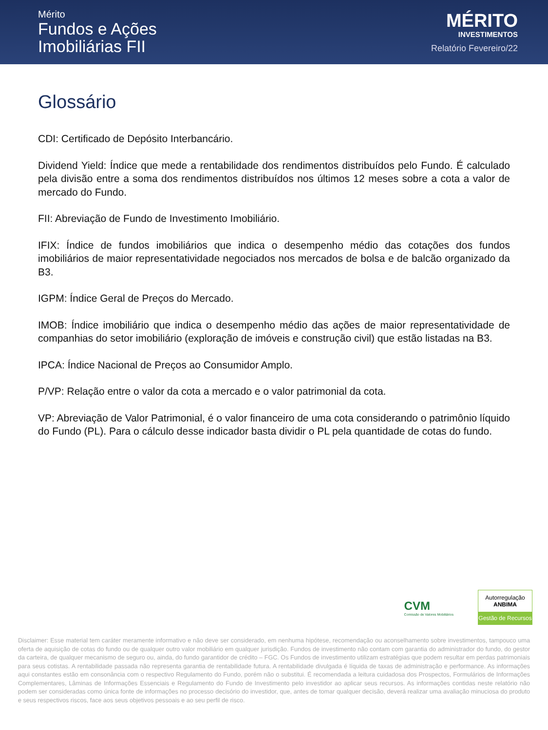Mérito
Fundos e Ações
Imobiliárias FII
MÉRITO
INVESTIMENTOS
Relatório Fevereiro/22
Glossário
CDI: Certificado de Depósito Interbancário.
Dividend Yield: Índice que mede a rentabilidade dos rendimentos distribuídos pelo Fundo. É calculado pela divisão entre a soma dos rendimentos distribuídos nos últimos 12 meses sobre a cota a valor de mercado do Fundo.
FII: Abreviação de Fundo de Investimento Imobiliário.
IFIX: Índice de fundos imobiliários que indica o desempenho médio das cotações dos fundos imobiliários de maior representatividade negociados nos mercados de bolsa e de balcão organizado da B3.
IGPM: Índice Geral de Preços do Mercado.
IMOB: Índice imobiliário que indica o desempenho médio das ações de maior representatividade de companhias do setor imobiliário (exploração de imóveis e construção civil) que estão listadas na B3.
IPCA: Índice Nacional de Preços ao Consumidor Amplo.
P/VP: Relação entre o valor da cota a mercado e o valor patrimonial da cota.
VP: Abreviação de Valor Patrimonial, é o valor financeiro de uma cota considerando o patrimônio líquido do Fundo (PL). Para o cálculo desse indicador basta dividir o PL pela quantidade de cotas do fundo.
CVM
Comissão de Valores Mobiliários
Autorregulação
ANBIMA
Gestão de Recursos
Disclaimer: Esse material tem caráter meramente informativo e não deve ser considerado, em nenhuma hipótese, recomendação ou aconselhamento sobre investimentos, tampouco uma oferta de aquisição de cotas do fundo ou de qualquer outro valor mobiliário em qualquer jurisdição. Fundos de investimento não contam com garantia do administrador do fundo, do gestor da carteira, de qualquer mecanismo de seguro ou, ainda, do fundo garantidor de crédito – FGC. Os Fundos de investimento utilizam estratégias que podem resultar em perdas patrimoniais para seus cotistas. A rentabilidade passada não representa garantia de rentabilidade futura. A rentabilidade divulgada é líquida de taxas de administração e performance. As informações aqui constantes estão em consonância com o respectivo Regulamento do Fundo, porém não o substitui. É recomendada a leitura cuidadosa dos Prospectos, Formulários de Informações Complementares, Lâminas de Informações Essenciais e Regulamento do Fundo de Investimento pelo investidor ao aplicar seus recursos. As informações contidas neste relatório não podem ser consideradas como única fonte de informações no processo decisório do investidor, que, antes de tomar qualquer decisão, deverá realizar uma avaliação minuciosa do produto e seus respectivos riscos, face aos seus objetivos pessoais e ao seu perfil de risco.